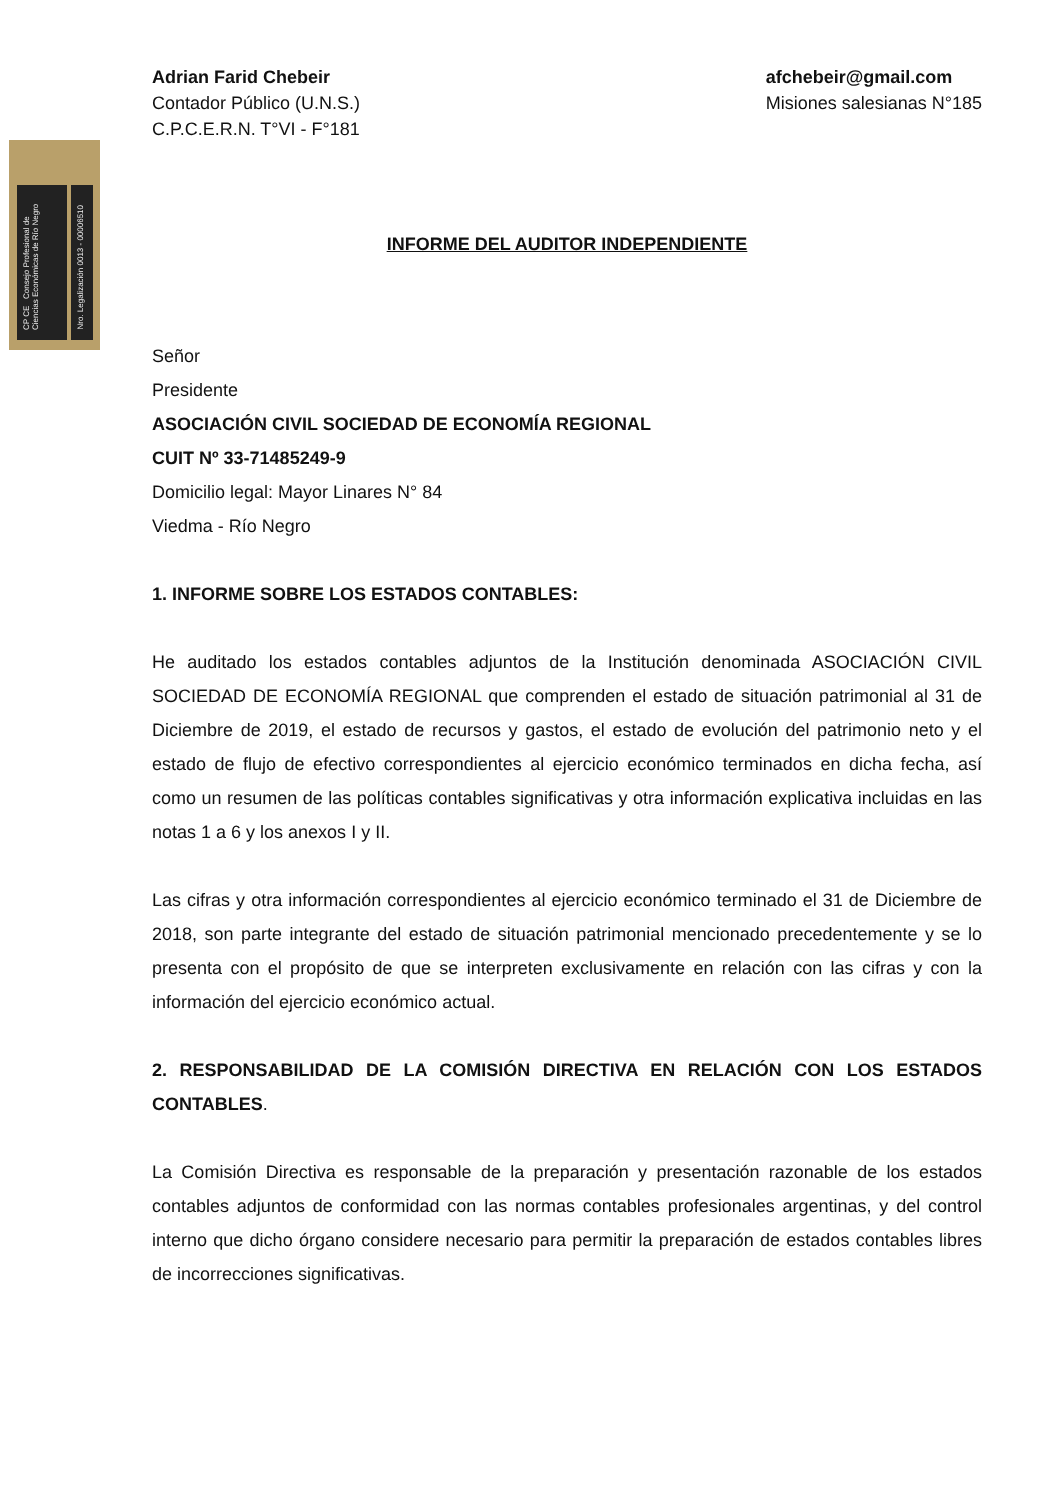CP CE Consejo Profesional de Ciencias Económicas de Río Negro
Nro. Legalización 0013 - 00006510
Adrian Farid Chebeir
Contador Público (U.N.S.)
C.P.C.E.R.N. T°VI - F°181
afchebeir@gmail.com
Misiones salesianas N°185
INFORME DEL AUDITOR INDEPENDIENTE
Señor
Presidente
ASOCIACIÓN CIVIL SOCIEDAD DE ECONOMÍA REGIONAL
CUIT Nº 33-71485249-9
Domicilio legal: Mayor Linares N° 84
Viedma - Río Negro
1. INFORME SOBRE LOS ESTADOS CONTABLES:
He auditado los estados contables adjuntos de la Institución denominada ASOCIACIÓN CIVIL SOCIEDAD DE ECONOMÍA REGIONAL que comprenden el estado de situación patrimonial al 31 de Diciembre de 2019, el estado de recursos y gastos, el estado de evolución del patrimonio neto y el estado de flujo de efectivo correspondientes al ejercicio económico terminados en dicha fecha, así como un resumen de las políticas contables significativas y otra información explicativa incluidas en las notas 1 a 6 y los anexos I y II.
Las cifras y otra información correspondientes al ejercicio económico terminado el 31 de Diciembre de 2018, son parte integrante del estado de situación patrimonial mencionado precedentemente y se lo presenta con el propósito de que se interpreten exclusivamente en relación con las cifras y con la información del ejercicio económico actual.
2. RESPONSABILIDAD DE LA COMISIÓN DIRECTIVA EN RELACIÓN CON LOS ESTADOS CONTABLES.
La Comisión Directiva es responsable de la preparación y presentación razonable de los estados contables adjuntos de conformidad con las normas contables profesionales argentinas, y del control interno que dicho órgano considere necesario para permitir la preparación de estados contables libres de incorrecciones significativas.